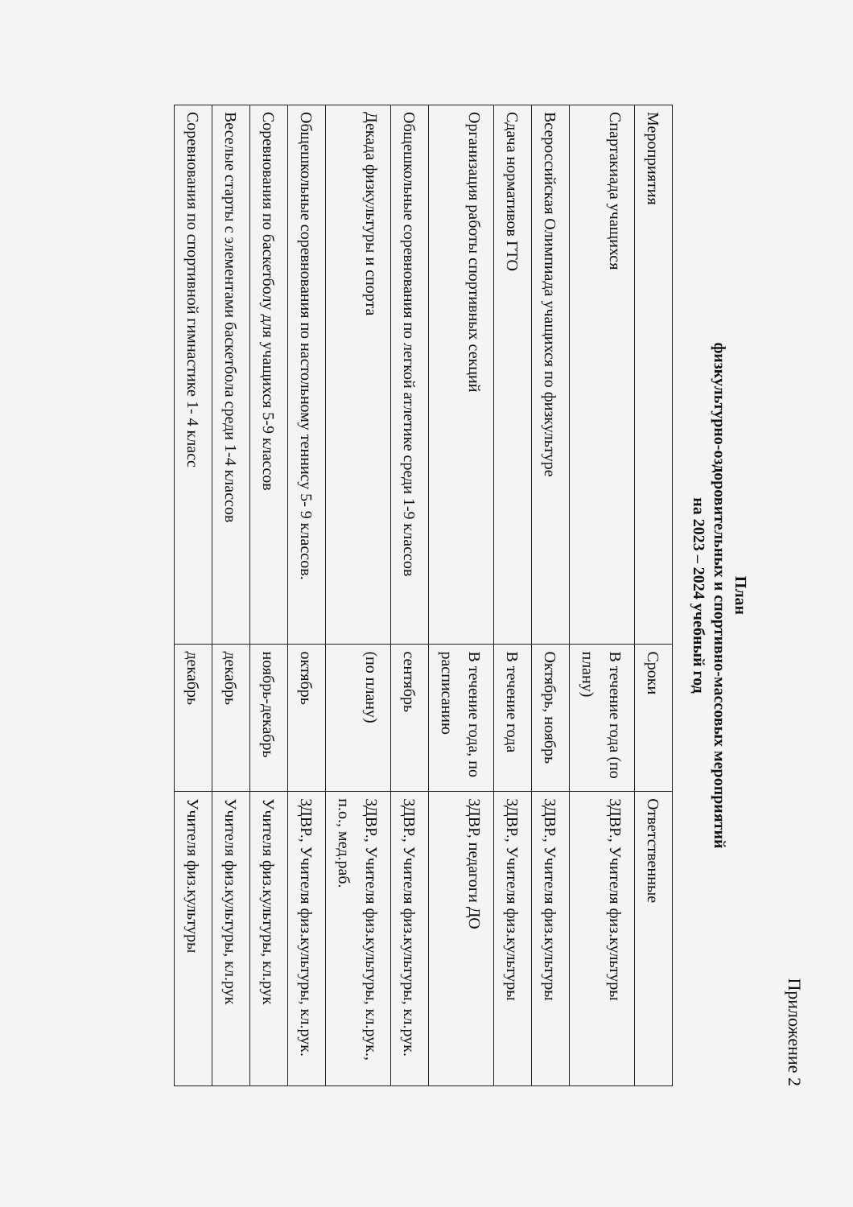Приложение 2
План
физкультурно-оздоровительных и спортивно-массовых мероприятий
на 2023 – 2024 учебный год
| Мероприятия | Сроки | Ответственные |
| Спартакиада учащихся | В течение года (по плану) | ЗДВР., Учителя физ.культуры |
| Всероссийская Олимпиада учащихся по физкультуре | Октябрь, ноябрь | ЗДВР., Учителя физ.культуры |
| Сдача нормативов ГТО | В течение года | ЗДВР., Учителя физ.культуры |
| Организация работы спортивных секций | В течение года, по расписанию | ЗДВР, педагоги ДО |
| Общешкольные соревнования по легкой атлетике среди 1-9 классов | сентябрь | ЗДВР., Учителя физ.культуры, кл.рук. |
| Декада физкультуры и спорта | (по плану) | ЗДВР., Учителя физ.культуры, кл.рук., п.о., мед.раб. |
| Общешкольные соревнования по настольному теннису 5- 9 классов. | октябрь | ЗДВР., Учителя физ.культуры, кл.рук. |
| Соревнования по баскетболу для учащихся 5-9 классов | ноябрь-декабрь | Учителя физ.культуры, кл.рук |
| Веселые старты с элементами баскетбола среди 1-4 классов | декабрь | Учителя физ.культуры, кл.рук |
| Соревнования по спортивной гимнастике 1- 4 класс | декабрь | Учителя физ.культуры |